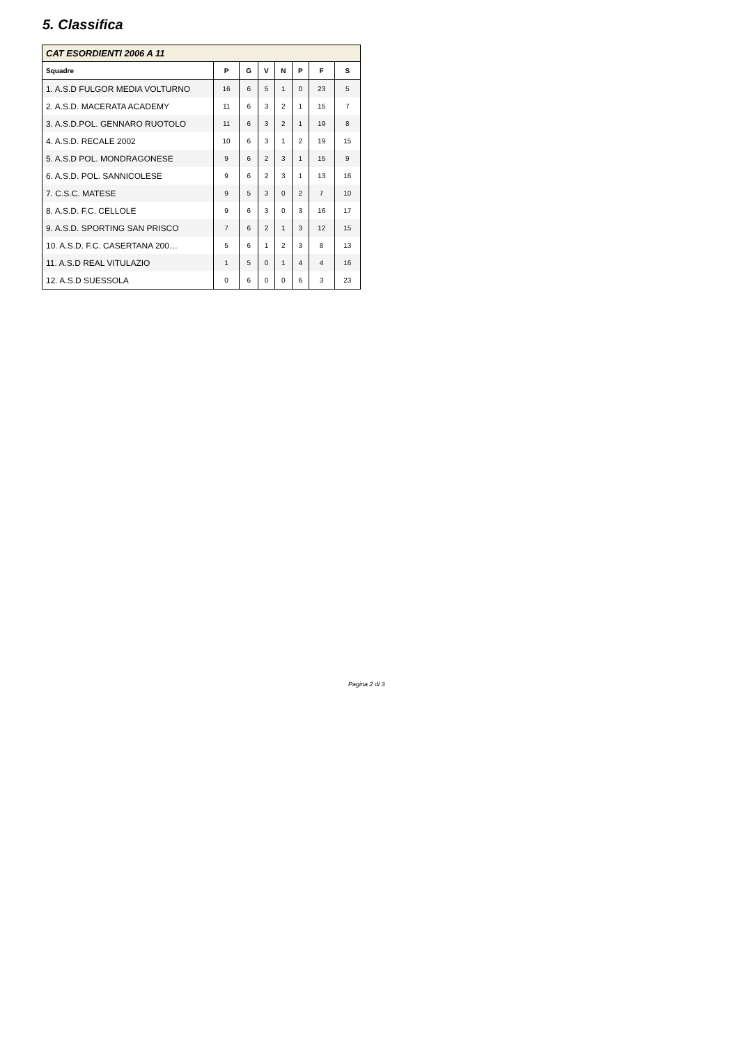5. Classifica
| CAT ESORDIENTI 2006 A 11 | | | | | | | |
| --- | --- | --- | --- | --- | --- | --- | --- |
| Squadre | P | G | V | N | P | F | S |
| 1. A.S.D FULGOR MEDIA VOLTURNO | 16 | 6 | 5 | 1 | 0 | 23 | 5 |
| 2. A.S.D. MACERATA ACADEMY | 11 | 6 | 3 | 2 | 1 | 15 | 7 |
| 3. A.S.D.POL. GENNARO RUOTOLO | 11 | 6 | 3 | 2 | 1 | 19 | 8 |
| 4. A.S.D. RECALE 2002 | 10 | 6 | 3 | 1 | 2 | 19 | 15 |
| 5. A.S.D POL. MONDRAGONESE | 9 | 6 | 2 | 3 | 1 | 15 | 9 |
| 6. A.S.D. POL. SANNICOLESE | 9 | 6 | 2 | 3 | 1 | 13 | 16 |
| 7. C.S.C. MATESE | 9 | 5 | 3 | 0 | 2 | 7 | 10 |
| 8. A.S.D. F.C. CELLOLE | 9 | 6 | 3 | 0 | 3 | 16 | 17 |
| 9. A.S.D. SPORTING SAN PRISCO | 7 | 6 | 2 | 1 | 3 | 12 | 15 |
| 10. A.S.D. F.C. CASERTANA 200… | 5 | 6 | 1 | 2 | 3 | 8 | 13 |
| 11. A.S.D REAL VITULAZIO | 1 | 5 | 0 | 1 | 4 | 4 | 16 |
| 12. A.S.D SUESSOLA | 0 | 6 | 0 | 0 | 6 | 3 | 23 |
Pagina 2 di 3